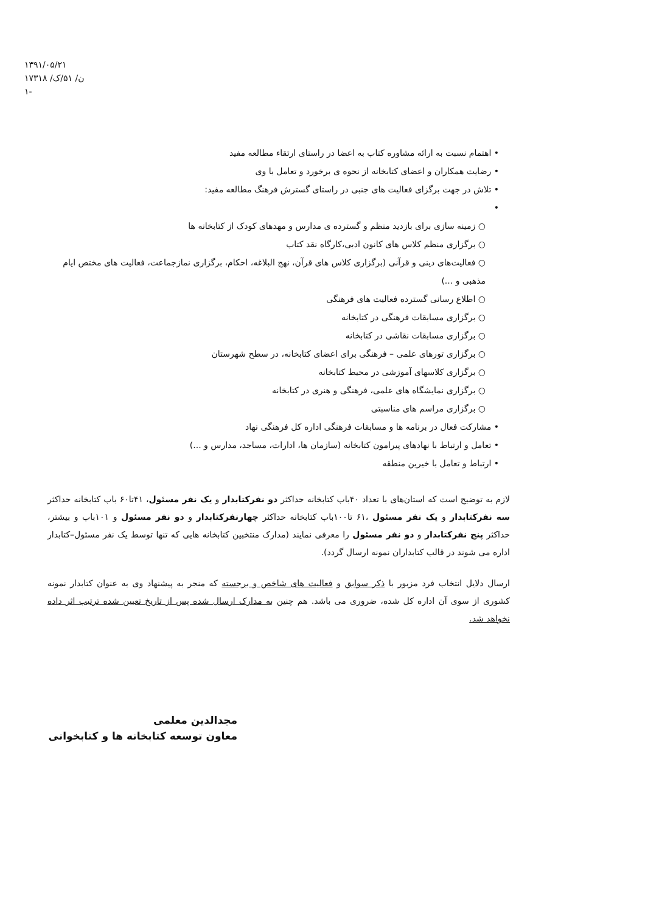۱۳۹۱/۰۵/۲۱
ن/ ۵۱/ک/ ۱۷۳۱۸
-۱
• اهتمام نسبت به ارائه مشاوره کتاب به اعضا در راستای ارتقاء مطالعه مفید
• رضایت همکاران و اعضای کتابخانه از نحوه ی برخورد و تعامل با وی
• تلاش در جهت برگزای فعالیت های جنبی در راستای گسترش فرهنگ مطالعه مفید:
•
○ زمینه سازی برای بازدید منظم و گسترده ی مدارس و مهدهای کودک از کتابخانه ها
○ برگزاری منظم کلاس های کانون ادبی،کارگاه نقد کتاب
○ فعالیت‌های دینی و قرآنی (برگزاری کلاس های قرآن، نهج البلاغه، احکام، برگزاری نمازجماعت، فعالیت های مختص ایام مذهبی و ...)
○ اطلاع رسانی گسترده فعالیت های فرهنگی
○ برگزاری مسابقات فرهنگی در کتابخانه
○ برگزاری مسابقات نقاشی در کتابخانه
○ برگزاری تورهای علمی – فرهنگی برای اعضای کتابخانه، در سطح شهرستان
○ برگزاری کلاسهای آموزشی در محیط کتابخانه
○ برگزاری نمایشگاه های علمی، فرهنگی و هنری در کتابخانه
○ برگزاری مراسم های مناسبتی
• مشارکت فعال در برنامه ها و مسابقات فرهنگی اداره کل فرهنگی نهاد
• تعامل و ارتباط با نهادهای پیرامون کتابخانه (سازمان ها، ادارات، مساجد، مدارس و ...)
• ارتباط و تعامل با خیرین منطقه
لازم به توضیح است که استان‌های با تعداد ۴۰باب کتابخانه حداکثر دو نفرکتابدار و یک نفر مسئول، ۴۱تا۶۰ باب کتابخانه حداکثر سه نفرکتابدار و یک نفر مسئول ،۶۱ تا۱۰۰باب کتابخانه حداکثر چهارنفرکتابدار و دو نفر مسئول و ۱۰۱باب و بیشتر، حداکثر پنج نفرکتابدار و دو نفر مسئول را معرفی نمایند (مدارک منتخبین کتابخانه هایی که تنها توسط یک نفر مسئول–کتابدار اداره می شوند در قالب کتابداران نمونه ارسال گردد).
ارسال دلایل انتخاب فرد مزبور با ذکر سوابق و فعالیت های شاخص و برجسته که منجر به پیشنهاد وی به عنوان کتابدار نمونه کشوری از سوی آن اداره کل شده، ضروری می باشد. هم چنین به مدارک ارسال شده پس از تاریخ تعیین شده ترتیب اثر داده نخواهد شد.
مجدالدین معلمی
معاون توسعه کتابخانه ها و کتابخوانی